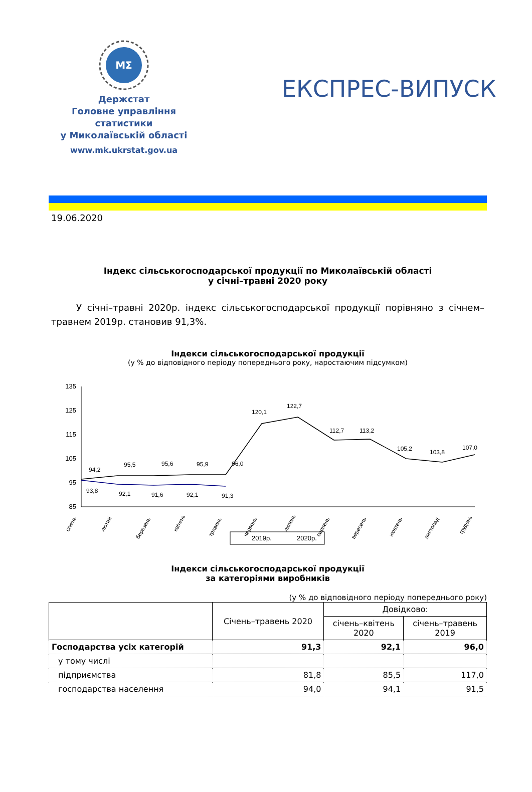MΣ
Держстат
Головне управління
статистики
у Миколаївській області
www.mk.ukrstat.gov.ua
ЕКСПРЕС-ВИПУСК
19.06.2020
Індекс сільськогосподарської продукції по Миколаївській області
у січні–травні 2020 року
У січні–травні 2020р. індекс сільськогосподарської продукції порівняно з січнем–травнем 2019р. становив 91,3%.
Індекси сільськогосподарської продукції
(у % до відповідного періоду попереднього року, наростаючим підсумком)
135
125
115
105
95
85
94,2
95,5
95,6
95,9
96,0
120,1
122,7
112,7
113,2
105,2
103,8
107,0
93,8
92,1
91,6
92,1
91,3
січень
лютий
березень
квітень
травень
червень
липень
серпень
вересень
жовтень
листопад
грудень
2019р.
2020р.
Індекси сільськогосподарської продукції
за категоріями виробників
(у % до відповідного періоду попереднього року)
| | Січень–травень 2020 | Довідково: | |
| --- | --- | --- | --- |
| | | січень–квітень 2020 | січень–травень 2019 |
| Господарства усіх категорій | 91,3 | 92,1 | 96,0 |
| у тому числі | | | |
| підприємства | 81,8 | 85,5 | 117,0 |
| господарства населення | 94,0 | 94,1 | 91,5 |